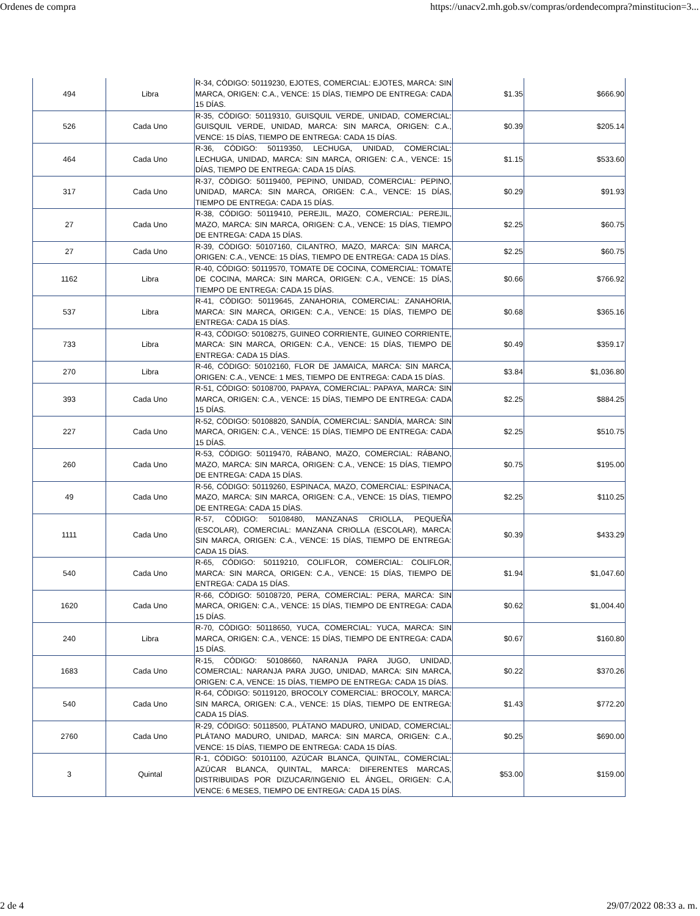Ordenes de compra https://unacv2.mh.gob.sv/compras/ordendecompra?minstitucion=3...
| 494 | Libra | R-34, CÓDIGO: 50119230, EJOTES, COMERCIAL: EJOTES, MARCA: SIN MARCA, ORIGEN: C.A., VENCE: 15 DÍAS, TIEMPO DE ENTREGA: CADA 15 DÍAS. | $1.35 | $666.90 |
| 526 | Cada Uno | R-35, CÓDIGO: 50119310, GUISQUIL VERDE, UNIDAD, COMERCIAL: GUISQUIL VERDE, UNIDAD, MARCA: SIN MARCA, ORIGEN: C.A., VENCE: 15 DÍAS, TIEMPO DE ENTREGA: CADA 15 DÍAS. | $0.39 | $205.14 |
| 464 | Cada Uno | R-36, CÓDIGO: 50119350, LECHUGA, UNIDAD, COMERCIAL: LECHUGA, UNIDAD, MARCA: SIN MARCA, ORIGEN: C.A., VENCE: 15 DÍAS, TIEMPO DE ENTREGA: CADA 15 DÍAS. | $1.15 | $533.60 |
| 317 | Cada Uno | R-37, CÓDIGO: 50119400, PEPINO, UNIDAD, COMERCIAL: PEPINO, UNIDAD, MARCA: SIN MARCA, ORIGEN: C.A., VENCE: 15 DÍAS, TIEMPO DE ENTREGA: CADA 15 DÍAS. | $0.29 | $91.93 |
| 27 | Cada Uno | R-38, CÓDIGO: 50119410, PEREJIL, MAZO, COMERCIAL: PEREJIL, MAZO, MARCA: SIN MARCA, ORIGEN: C.A., VENCE: 15 DÍAS, TIEMPO DE ENTREGA: CADA 15 DÍAS. | $2.25 | $60.75 |
| 27 | Cada Uno | R-39, CÓDIGO: 50107160, CILANTRO, MAZO, MARCA: SIN MARCA, ORIGEN: C.A., VENCE: 15 DÍAS, TIEMPO DE ENTREGA: CADA 15 DÍAS. | $2.25 | $60.75 |
| 1162 | Libra | R-40, CÓDIGO: 50119570, TOMATE DE COCINA, COMERCIAL: TOMATE DE COCINA, MARCA: SIN MARCA, ORIGEN: C.A., VENCE: 15 DÍAS, TIEMPO DE ENTREGA: CADA 15 DÍAS. | $0.66 | $766.92 |
| 537 | Libra | R-41, CÓDIGO: 50119645, ZANAHORIA, COMERCIAL: ZANAHORIA, MARCA: SIN MARCA, ORIGEN: C.A., VENCE: 15 DÍAS, TIEMPO DE ENTREGA: CADA 15 DÍAS. | $0.68 | $365.16 |
| 733 | Libra | R-43, CÓDIGO: 50108275, GUINEO CORRIENTE, GUINEO CORRIENTE, MARCA: SIN MARCA, ORIGEN: C.A., VENCE: 15 DÍAS, TIEMPO DE ENTREGA: CADA 15 DÍAS. | $0.49 | $359.17 |
| 270 | Libra | R-46, CÓDIGO: 50102160, FLOR DE JAMAICA, MARCA: SIN MARCA, ORIGEN: C.A., VENCE: 1 MES, TIEMPO DE ENTREGA: CADA 15 DÍAS. | $3.84 | $1,036.80 |
| 393 | Cada Uno | R-51, CÓDIGO: 50108700, PAPAYA, COMERCIAL: PAPAYA, MARCA: SIN MARCA, ORIGEN: C.A., VENCE: 15 DÍAS, TIEMPO DE ENTREGA: CADA 15 DÍAS. | $2.25 | $884.25 |
| 227 | Cada Uno | R-52, CÓDIGO: 50108820, SANDÍA, COMERCIAL: SANDÍA, MARCA: SIN MARCA, ORIGEN: C.A., VENCE: 15 DÍAS, TIEMPO DE ENTREGA: CADA 15 DÍAS. | $2.25 | $510.75 |
| 260 | Cada Uno | R-53, CÓDIGO: 50119470, RÁBANO, MAZO, COMERCIAL: RÁBANO, MAZO, MARCA: SIN MARCA, ORIGEN: C.A., VENCE: 15 DÍAS, TIEMPO DE ENTREGA: CADA 15 DÍAS. | $0.75 | $195.00 |
| 49 | Cada Uno | R-56, CÓDIGO: 50119260, ESPINACA, MAZO, COMERCIAL: ESPINACA, MAZO, MARCA: SIN MARCA, ORIGEN: C.A., VENCE: 15 DÍAS, TIEMPO DE ENTREGA: CADA 15 DÍAS. | $2.25 | $110.25 |
| 1111 | Cada Uno | R-57, CÓDIGO: 50108480, MANZANAS CRIOLLA, PEQUEÑA (ESCOLAR), COMERCIAL: MANZANA CRIOLLA (ESCOLAR), MARCA: SIN MARCA, ORIGEN: C.A., VENCE: 15 DÍAS, TIEMPO DE ENTREGA: CADA 15 DÍAS. | $0.39 | $433.29 |
| 540 | Cada Uno | R-65, CÓDIGO: 50119210, COLIFLOR, COMERCIAL: COLIFLOR, MARCA: SIN MARCA, ORIGEN: C.A., VENCE: 15 DÍAS, TIEMPO DE ENTREGA: CADA 15 DÍAS. | $1.94 | $1,047.60 |
| 1620 | Cada Uno | R-66, CÓDIGO: 50108720, PERA, COMERCIAL: PERA, MARCA: SIN MARCA, ORIGEN: C.A., VENCE: 15 DÍAS, TIEMPO DE ENTREGA: CADA 15 DÍAS. | $0.62 | $1,004.40 |
| 240 | Libra | R-70, CÓDIGO: 50118650, YUCA, COMERCIAL: YUCA, MARCA: SIN MARCA, ORIGEN: C.A., VENCE: 15 DÍAS, TIEMPO DE ENTREGA: CADA 15 DÍAS. | $0.67 | $160.80 |
| 1683 | Cada Uno | R-15, CÓDIGO: 50108660, NARANJA PARA JUGO, UNIDAD, COMERCIAL: NARANJA PARA JUGO, UNIDAD, MARCA: SIN MARCA, ORIGEN: C.A, VENCE: 15 DÍAS, TIEMPO DE ENTREGA: CADA 15 DÍAS. | $0.22 | $370.26 |
| 540 | Cada Uno | R-64, CÓDIGO: 50119120, BROCOLY COMERCIAL: BROCOLY, MARCA: SIN MARCA, ORIGEN: C.A., VENCE: 15 DÍAS, TIEMPO DE ENTREGA: CADA 15 DÍAS. | $1.43 | $772.20 |
| 2760 | Cada Uno | R-29, CÓDIGO: 50118500, PLÁTANO MADURO, UNIDAD, COMERCIAL: PLÁTANO MADURO, UNIDAD, MARCA: SIN MARCA, ORIGEN: C.A., VENCE: 15 DÍAS, TIEMPO DE ENTREGA: CADA 15 DÍAS. | $0.25 | $690.00 |
| 3 | Quintal | R-1, CÓDIGO: 50101100, AZÚCAR BLANCA, QUINTAL, COMERCIAL: AZÚCAR BLANCA, QUINTAL, MARCA: DIFERENTES MARCAS, DISTRIBUIDAS POR DIZUCAR/INGENIO EL ÁNGEL, ORIGEN: C.A, VENCE: 6 MESES, TIEMPO DE ENTREGA: CADA 15 DÍAS. | $53.00 | $159.00 |
2 de 4 29/07/2022 08:33 a. m.